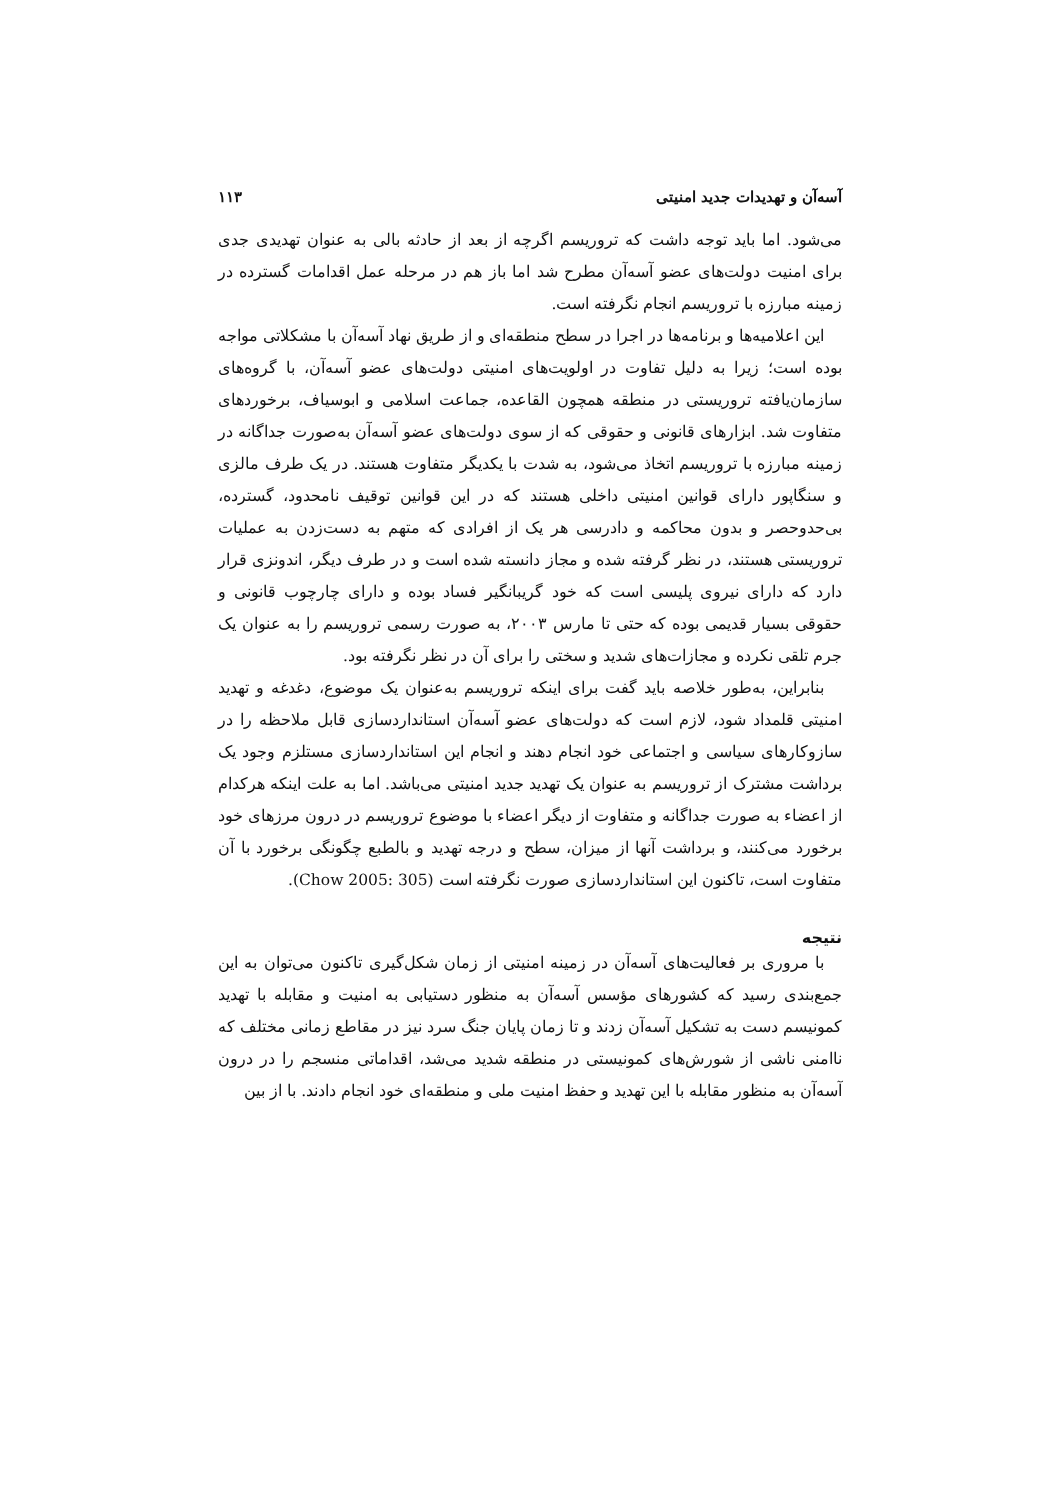آسه‌آن و تهدیدات جدید امنیتی ۱۱۳
می‌شود. اما باید توجه داشت که تروریسم اگرچه از بعد از حادثه بالی به عنوان تهدیدی جدی برای امنیت دولت‌های عضو آسه‌آن مطرح شد اما باز هم در مرحله عمل اقدامات گسترده در زمینه مبارزه با تروریسم انجام نگرفته است.
این اعلامیه‌ها و برنامه‌ها در اجرا در سطح منطقه‌ای و از طریق نهاد آسه‌آن با مشکلاتی مواجه بوده است؛ زیرا به دلیل تفاوت در اولویت‌های امنیتی دولت‌های عضو آسه‌آن، با گروه‌های سازمان‌یافته تروریستی در منطقه همچون القاعده، جماعت اسلامی و ابوسیاف، برخوردهای متفاوت شد. ابزارهای قانونی و حقوقی که از سوی دولت‌های عضو آسه‌آن به‌صورت جداگانه در زمینه مبارزه با تروریسم اتخاذ می‌شود، به شدت با یکدیگر متفاوت هستند. در یک طرف مالزی و سنگاپور دارای قوانین امنیتی داخلی هستند که در این قوانین توقیف نامحدود، گسترده، بی‌حدوحصر و بدون محاکمه و دادرسی هر یک از افرادی که متهم به دست‌زدن به عملیات تروریستی هستند، در نظر گرفته شده و مجاز دانسته شده است و در طرف دیگر، اندونزی قرار دارد که دارای نیروی پلیسی است که خود گریبانگیر فساد بوده و دارای چارچوب قانونی و حقوقی بسیار قدیمی بوده که حتی تا مارس ۲۰۰۳، به صورت رسمی تروریسم را به عنوان یک جرم تلقی نکرده و مجازات‌های شدید و سختی را برای آن در نظر نگرفته بود.
بنابراین، به‌طور خلاصه باید گفت برای اینکه تروریسم به‌عنوان یک موضوع، دغدغه و تهدید امنیتی قلمداد شود، لازم است که دولت‌های عضو آسه‌آن استانداردسازی قابل ملاحظه را در سازوکارهای سیاسی و اجتماعی خود انجام دهند و انجام این استانداردسازی مستلزم وجود یک برداشت مشترک از تروریسم به عنوان یک تهدید جدید امنیتی می‌باشد. اما به علت اینکه هرکدام از اعضاء به صورت جداگانه و متفاوت از دیگر اعضاء با موضوع تروریسم در درون مرزهای خود برخورد می‌کنند، و برداشت آنها از میزان، سطح و درجه تهدید و بالطبع چگونگی برخورد با آن متفاوت است، تاکنون این استانداردسازی صورت نگرفته است (Chow 2005: 305).
نتیجه
با مروری بر فعالیت‌های آسه‌آن در زمینه امنیتی از زمان شکل‌گیری تاکنون می‌توان به این جمع‌بندی رسید که کشورهای مؤسس آسه‌آن به منظور دستیابی به امنیت و مقابله با تهدید کمونیسم دست به تشکیل آسه‌آن زدند و تا زمان پایان جنگ سرد نیز در مقاطع زمانی مختلف که ناامنی ناشی از شورش‌های کمونیستی در منطقه شدید می‌شد، اقداماتی منسجم را در درون آسه‌آن به منظور مقابله با این تهدید و حفظ امنیت ملی و منطقه‌ای خود انجام دادند. با از بین